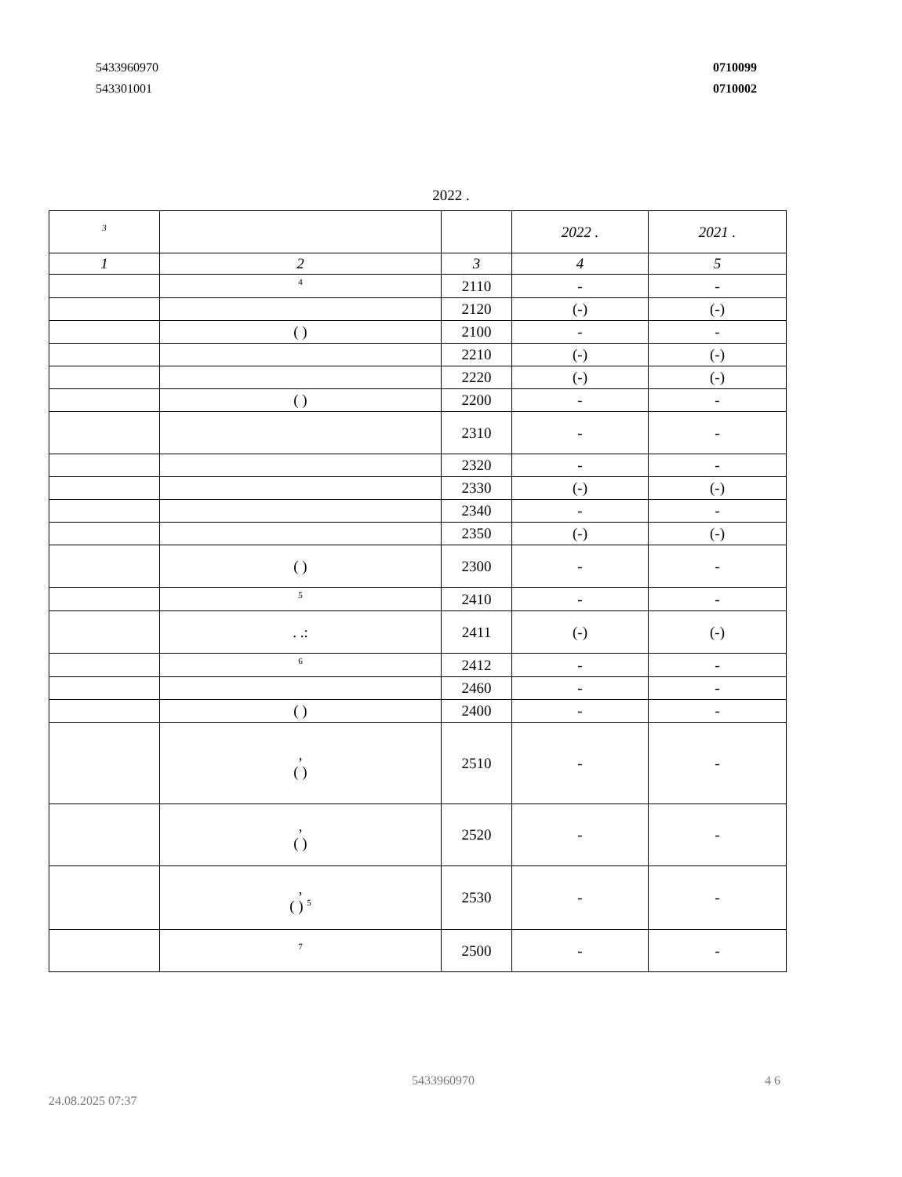0710099
0710002
5433960970
543301001
2022 .
| <sup>3</sup> | | | 2022 . | 2021 . |
| --- | --- | --- | --- | --- |
| 1 | 2 | 3 | 4 | 5 |
| | <sup>4</sup> | 2110 | - | - |
| | | 2120 | (-) | (-) |
| | ( ) | 2100 | - | - |
| | | 2210 | (-) | (-) |
| | | 2220 | (-) | (-) |
| | ( ) | 2200 | - | - |
| | | 2310 | - | - |
| | | 2320 | - | - |
| | | 2330 | (-) | (-) |
| | | 2340 | - | - |
| | | 2350 | (-) | (-) |
| | ( ) | 2300 | - | - |
| | <sup>5</sup> | 2410 | - | - |
| | . .: | 2411 | (-) | (-) |
| | <sup>6</sup> | 2412 | - | - |
| | | 2460 | - | - |
| | ( ) | 2400 | - | - |
| | , ( ) | 2510 | - | - |
| | , ( ) | 2520 | - | - |
| | , ( ) <sup>5</sup> | 2530 | - | - |
| | <sup>7</sup> | 2500 | - | - |
5433960970 4 6
24.08.2025 07:37